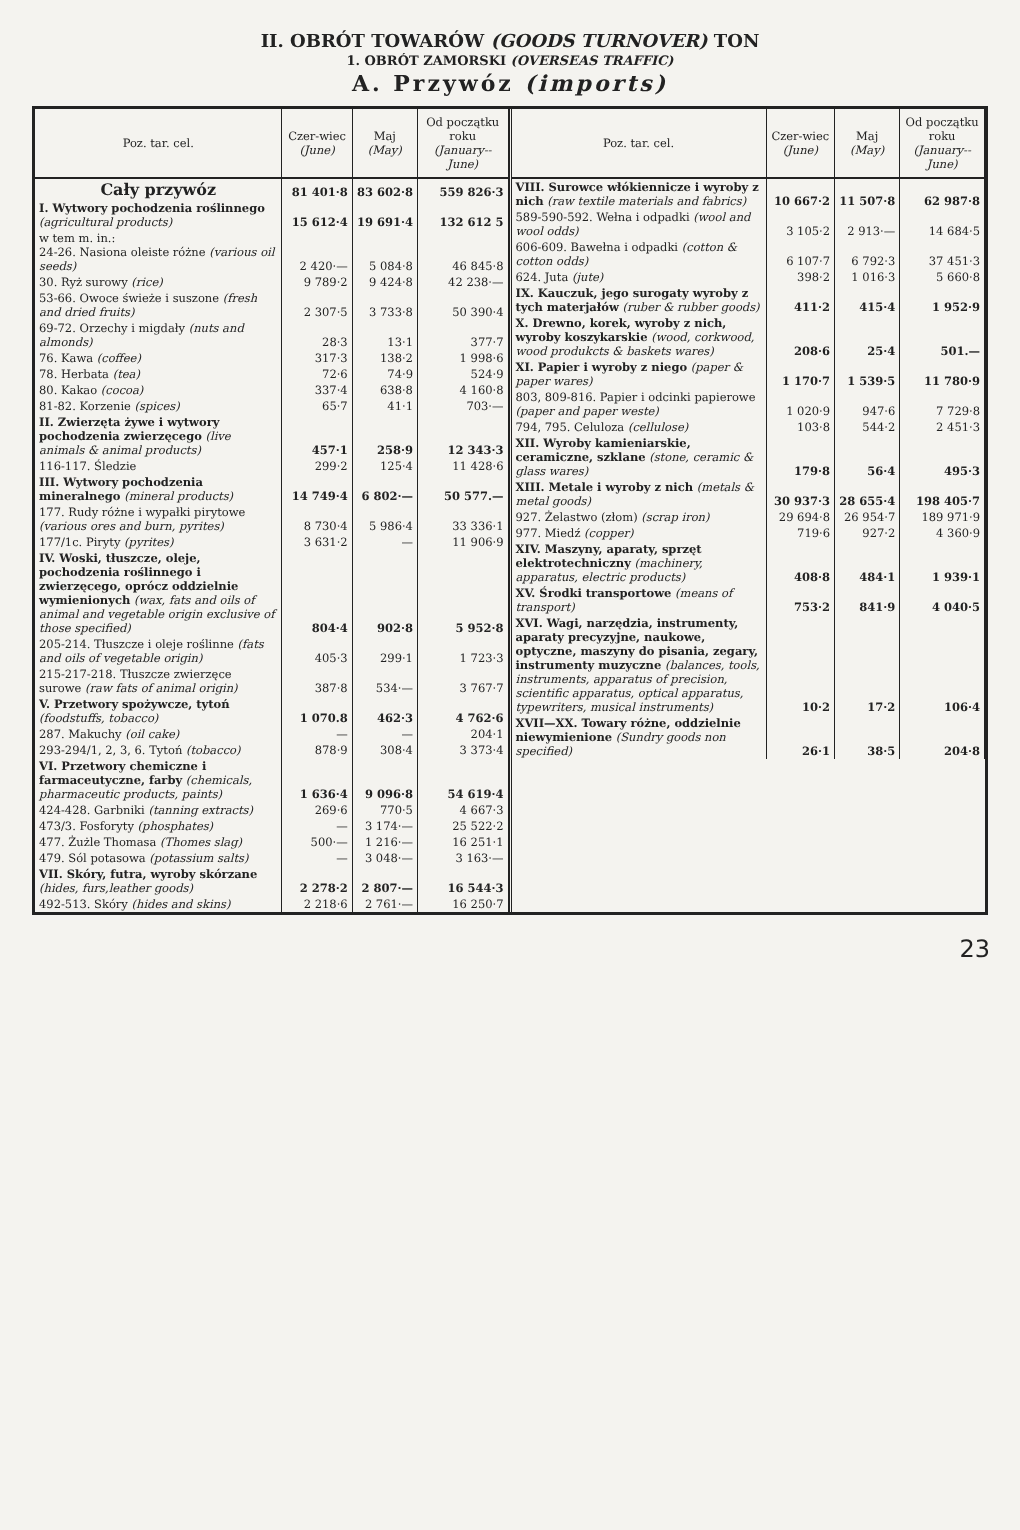II. OBRÓT TOWARÓW (GOODS TURNOVER) TON
1. OBRÓT ZAMORSKI (OVERSEAS TRAFFIC)
A. Przywóz (imports)
| Poz. tar. cel. | Czer-wiec (June) | Maj (May) | Od początku roku (January--June) |
| --- | --- | --- | --- |
| Cały przywóz | 81 401·8 | 83 602·8 | 559 826·3 |
| I. Wytwory pochodzenia roślinnego (agricultural products) | 15 612·4 | 19 691·4 | 132 612 5 |
| w tem m. in.: 24-26. Nasiona oleiste różne (various oil seeds) | 2 420·— | 5 084·8 | 46 845·8 |
| 30. Ryż surowy (rice) | 9 789·2 | 9 424·8 | 42 238·— |
| 53-66. Owoce świeże i suszone (fresh and dried fruits) | 2 307·5 | 3 733·8 | 50 390·4 |
| 69-72. Orzechy i migdały (nuts and almonds) | 28·3 | 13·1 | 377·7 |
| 76. Kawa (coffee) | 317·3 | 138·2 | 1 998·6 |
| 78. Herbata (tea) | 72·6 | 74·9 | 524·9 |
| 80. Kakao (cocoa) | 337·4 | 638·8 | 4 160·8 |
| 81-82. Korzenie (spices) | 65·7 | 41·1 | 703·— |
| II. Zwierzęta żywe i wytwory pochodzenia zwierzęcego (live animals & animal products) | 457·1 | 258·9 | 12 343·3 |
| 116-117. Śledzie | 299·2 | 125·4 | 11 428·6 |
| III. Wytwory pochodzenia mineralnego (mineral products) | 14 749·4 | 6 802·— | 50 577.— |
| 177. Rudy różne i wypałki pirytowe (various ores and burn, pyrites) | 8 730·4 | 5 986·4 | 33 336·1 |
| 177/1c. Piryty (pyrites) | 3 631·2 | — | 11 906·9 |
| IV. Woski, tłuszcze, oleje, pochodzenia roślinnego i zwierzęcego, oprócz oddzielnie wymienionych (wax, fats and oils of animal and vegetable origin exclusive of those specified) | 804·4 | 902·8 | 5 952·8 |
| 205-214. Tłuszcze i oleje roślinne (fats and oils of vegetable origin) | 405·3 | 299·1 | 1 723·3 |
| 215-217-218. Tłuszcze zwierzęce surowe (raw fats of animal origin) | 387·8 | 534·— | 3 767·7 |
| V. Przetwory spożywcze, tytoń (foodstuffs, tobacco) | 1 070.8 | 462·3 | 4 762·6 |
| 287. Makuchy (oil cake) | — | — | 204·1 |
| 293-294/1, 2, 3, 6. Tytoń (tobacco) | 878·9 | 308·4 | 3 373·4 |
| VI. Przetwory chemiczne i farmaceutyczne, farby (chemicals, pharmaceutic products, paints) | 1 636·4 | 9 096·8 | 54 619·4 |
| 424-428. Garbniki (tanning extracts) | 269·6 | 770·5 | 4 667·3 |
| 473/3. Fosforyty (phosphates) | — | 3 174·— | 25 522·2 |
| 477. Żużle Thomasa (Thomes slag) | 500·— | 1 216·— | 16 251·1 |
| 479. Sól potasowa (potassium salts) | — | 3 048·— | 3 163·— |
| VII. Skóry, futra, wyroby skórzane (hides, furs,leather goods) | 2 278·2 | 2 807·— | 16 544·3 |
| 492-513. Skóry (hides and skins) | 2 218·6 | 2 761·— | 16 250·7 |
| Poz. tar. cel. | Czer-wiec (June) | Maj (May) | Od początku roku (January--June) |
| --- | --- | --- | --- |
| VIII. Surowce włókiennicze i wyroby z nich (raw textile materials and fabrics) | 10 667·2 | 11 507·8 | 62 987·8 |
| 589-590-592. Wełna i odpadki (wool and wool odds) | 3 105·2 | 2 913·— | 14 684·5 |
| 606-609. Bawełna i odpadki (cotton & cotton odds) | 6 107·7 | 6 792·3 | 37 451·3 |
| 624. Juta (jute) | 398·2 | 1 016·3 | 5 660·8 |
| IX. Kauczuk, jego surogaty wyroby z tych materjałów (ruber & rubber goods) | 411·2 | 415·4 | 1 952·9 |
| X. Drewno, korek, wyroby z nich, wyroby koszykarskie (wood, corkwood, wood produkcts & baskets wares) | 208·6 | 25·4 | 501.— |
| XI. Papier i wyroby z niego (paper & paper wares) | 1 170·7 | 1 539·5 | 11 780·9 |
| 803, 809-816. Papier i odcinki papierowe (paper and paper weste) | 1 020·9 | 947·6 | 7 729·8 |
| 794, 795. Celuloza (cellulose) | 103·8 | 544·2 | 2 451·3 |
| XII. Wyroby kamieniarskie, ceramiczne, szklane (stone, ceramic & glass wares) | 179·8 | 56·4 | 495·3 |
| XIII. Metale i wyroby z nich (metals & metal goods) | 30 937·3 | 28 655·4 | 198 405·7 |
| 927. Żelastwo (złom) (scrap iron) | 29 694·8 | 26 954·7 | 189 971·9 |
| 977. Miedź (copper) | 719·6 | 927·2 | 4 360·9 |
| XIV. Maszyny, aparaty, sprzęt elektrotechniczny (machinery, apparatus, electric products) | 408·8 | 484·1 | 1 939·1 |
| XV. Środki transportowe (means of transport) | 753·2 | 841·9 | 4 040·5 |
| XVI. Wagi, narzędzia, instrumenty, aparaty precyzyjne, naukowe, optyczne, maszyny do pisania, zegary, instrumenty muzyczne (balances, tools, instruments, apparatus of precision, scientific apparatus, optical apparatus, typewriters, musical instruments) | 10·2 | 17·2 | 106·4 |
| XVII—XX. Towary różne, oddzielnie niewymienione (Sundry goods non specified) | 26·1 | 38·5 | 204·8 |
23